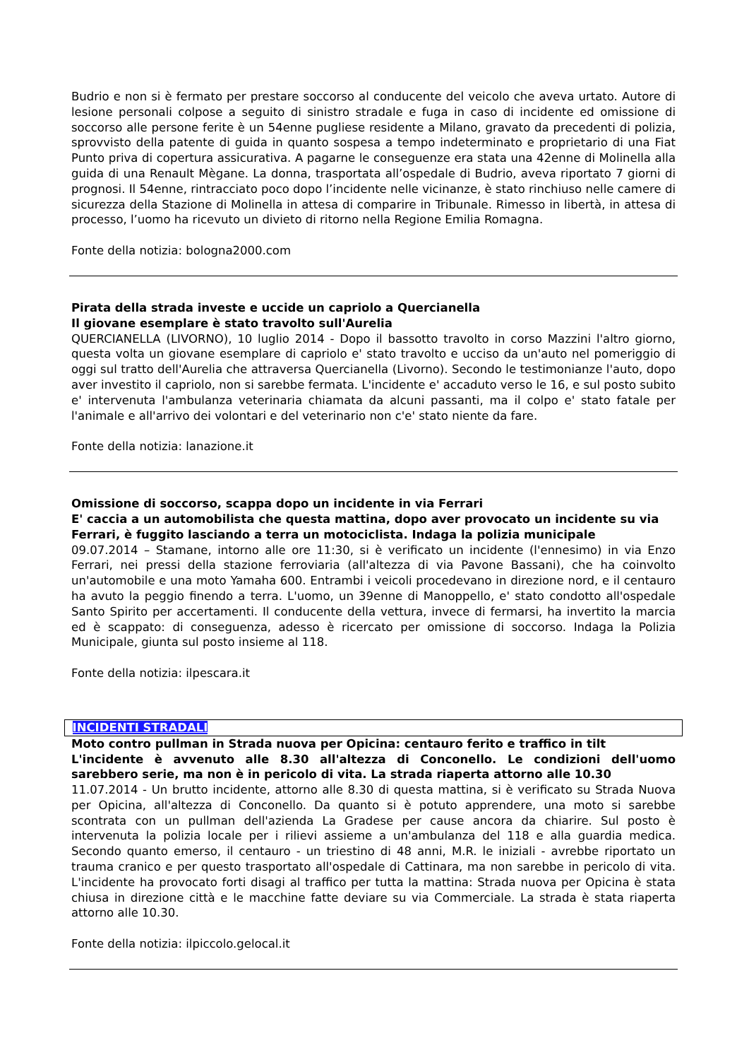Budrio e non si è fermato per prestare soccorso al conducente del veicolo che aveva urtato. Autore di lesione personali colpose a seguito di sinistro stradale e fuga in caso di incidente ed omissione di soccorso alle persone ferite è un 54enne pugliese residente a Milano, gravato da precedenti di polizia, sprovvisto della patente di guida in quanto sospesa a tempo indeterminato e proprietario di una Fiat Punto priva di copertura assicurativa. A pagarne le conseguenze era stata una 42enne di Molinella alla guida di una Renault Mègane. La donna, trasportata all’ospedale di Budrio, aveva riportato 7 giorni di prognosi. Il 54enne, rintracciato poco dopo l’incidente nelle vicinanze, è stato rinchiuso nelle camere di sicurezza della Stazione di Molinella in attesa di comparire in Tribunale. Rimesso in libertà, in attesa di processo, l’uomo ha ricevuto un divieto di ritorno nella Regione Emilia Romagna.
Fonte della notizia: bologna2000.com
Pirata della strada investe e uccide un capriolo a Quercianella
Il giovane esemplare è stato travolto sull'Aurelia
QUERCIANELLA (LIVORNO), 10 luglio 2014 - Dopo il bassotto travolto in corso Mazzini l'altro giorno, questa volta un giovane esemplare di capriolo e' stato travolto e ucciso da un'auto nel pomeriggio di oggi sul tratto dell'Aurelia che attraversa Quercianella (Livorno). Secondo le testimonianze l'auto, dopo aver investito il capriolo, non si sarebbe fermata. L'incidente e' accaduto verso le 16, e sul posto subito e' intervenuta l'ambulanza veterinaria chiamata da alcuni passanti, ma il colpo e' stato fatale per l'animale e all'arrivo dei volontari e del veterinario non c'e' stato niente da fare.
Fonte della notizia: lanazione.it
Omissione di soccorso, scappa dopo un incidente in via Ferrari
E' caccia a un automobilista che questa mattina, dopo aver provocato un incidente su via Ferrari, è fuggito lasciando a terra un motociclista. Indaga la polizia municipale
09.07.2014 – Stamane, intorno alle ore 11:30, si è verificato un incidente (l'ennesimo) in via Enzo Ferrari, nei pressi della stazione ferroviaria (all'altezza di via Pavone Bassani), che ha coinvolto un'automobile e una moto Yamaha 600. Entrambi i veicoli procedevano in direzione nord, e il centauro ha avuto la peggio finendo a terra. L'uomo, un 39enne di Manoppello, e' stato condotto all'ospedale Santo Spirito per accertamenti. Il conducente della vettura, invece di fermarsi, ha invertito la marcia ed è scappato: di conseguenza, adesso è ricercato per omissione di soccorso. Indaga la Polizia Municipale, giunta sul posto insieme al 118.
Fonte della notizia: ilpescara.it
INCIDENTI STRADALI
Moto contro pullman in Strada nuova per Opicina: centauro ferito e traffico in tilt
L'incidente è avvenuto alle 8.30 all'altezza di Conconello. Le condizioni dell'uomo sarebbero serie, ma non è in pericolo di vita. La strada riaperta attorno alle 10.30
11.07.2014 - Un brutto incidente, attorno alle 8.30 di questa mattina, si è verificato su Strada Nuova per Opicina, all'altezza di Conconello. Da quanto si è potuto apprendere, una moto si sarebbe scontrata con un pullman dell'azienda La Gradese per cause ancora da chiarire. Sul posto è intervenuta la polizia locale per i rilievi assieme a un'ambulanza del 118 e alla guardia medica. Secondo quanto emerso, il centauro - un triestino di 48 anni, M.R. le iniziali - avrebbe riportato un trauma cranico e per questo trasportato all'ospedale di Cattinara, ma non sarebbe in pericolo di vita. L'incidente ha provocato forti disagi al traffico per tutta la mattina: Strada nuova per Opicina è stata chiusa in direzione città e le macchine fatte deviare su via Commerciale. La strada è stata riaperta attorno alle 10.30.
Fonte della notizia: ilpiccolo.gelocal.it